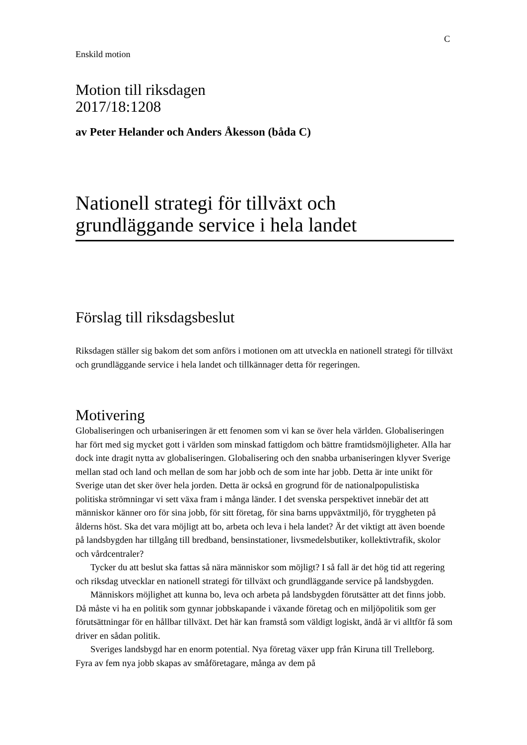C
Enskild motion
Motion till riksdagen
2017/18:1208
av Peter Helander och Anders Åkesson (båda C)
Nationell strategi för tillväxt och grundläggande service i hela landet
Förslag till riksdagsbeslut
Riksdagen ställer sig bakom det som anförs i motionen om att utveckla en nationell strategi för tillväxt och grundläggande service i hela landet och tillkännager detta för regeringen.
Motivering
Globaliseringen och urbaniseringen är ett fenomen som vi kan se över hela världen. Globaliseringen har fört med sig mycket gott i världen som minskad fattigdom och bättre framtidsmöjligheter. Alla har dock inte dragit nytta av globaliseringen. Globalisering och den snabba urbaniseringen klyver Sverige mellan stad och land och mellan de som har jobb och de som inte har jobb. Detta är inte unikt för Sverige utan det sker över hela jorden. Detta är också en grogrund för de nationalpopulistiska politiska strömningar vi sett växa fram i många länder. I det svenska perspektivet innebär det att människor känner oro för sina jobb, för sitt företag, för sina barns uppväxtmiljö, för tryggheten på ålderns höst. Ska det vara möjligt att bo, arbeta och leva i hela landet? Är det viktigt att även boende på landsbygden har tillgång till bredband, bensinstationer, livsmedelsbutiker, kollektivtrafik, skolor och vårdcentraler?
Tycker du att beslut ska fattas så nära människor som möjligt? I så fall är det hög tid att regering och riksdag utvecklar en nationell strategi för tillväxt och grundläggande service på landsbygden.
Människors möjlighet att kunna bo, leva och arbeta på landsbygden förutsätter att det finns jobb. Då måste vi ha en politik som gynnar jobbskapande i växande företag och en miljöpolitik som ger förutsättningar för en hållbar tillväxt. Det här kan framstå som väldigt logiskt, ändå är vi alltför få som driver en sådan politik.
Sveriges landsbygd har en enorm potential. Nya företag växer upp från Kiruna till Trelleborg. Fyra av fem nya jobb skapas av småföretagare, många av dem på